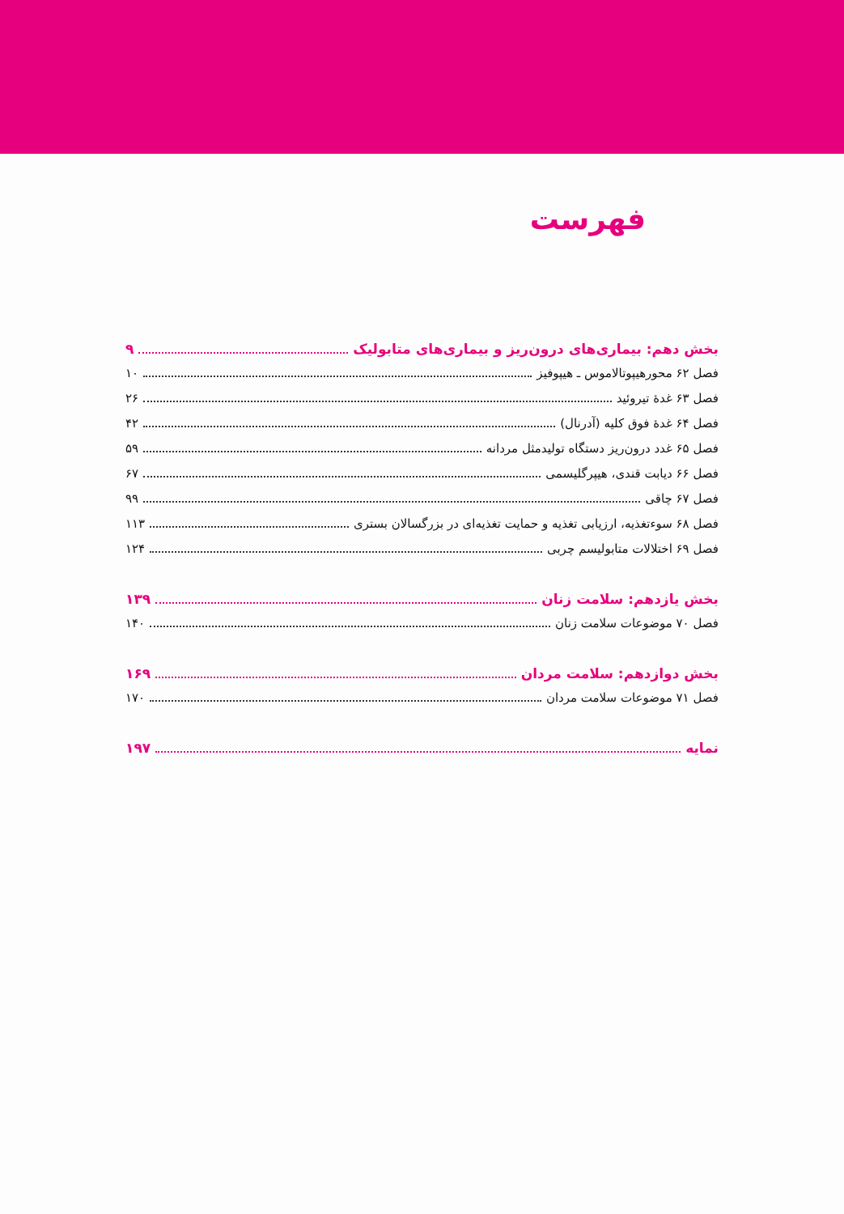فهرست
بخش دهم: بیماری‌های درون‌ریز و بیماری‌های متابولیک ۹
فصل ۶۲ محورهیپوتالاموس ـ هیپوفیز ۱۰
فصل ۶۳ غدهٔ تیروئید ۲۶
فصل ۶۴ غدهٔ فوق کلیه (آدرنال) ۴۲
فصل ۶۵ غدد درون‌ریز دستگاه تولیدمثل مردانه ۵۹
فصل ۶۶ دیابت قندی، هیپرگلیسمی ۶۷
فصل ۶۷ چاقی ۹۹
فصل ۶۸ سوءتغذیه، ارزیابی تغذیه و حمایت تغذیه‌ای در بزرگسالان بستری ۱۱۳
فصل ۶۹ اختلالات متابولیسم چربی ۱۲۴
بخش یازدهم: سلامت زنان ۱۳۹
فصل ۷۰ موضوعات سلامت زنان ۱۴۰
بخش دوازدهم: سلامت مردان ۱۶۹
فصل ۷۱ موضوعات سلامت مردان ۱۷۰
نمایه ۱۹۷